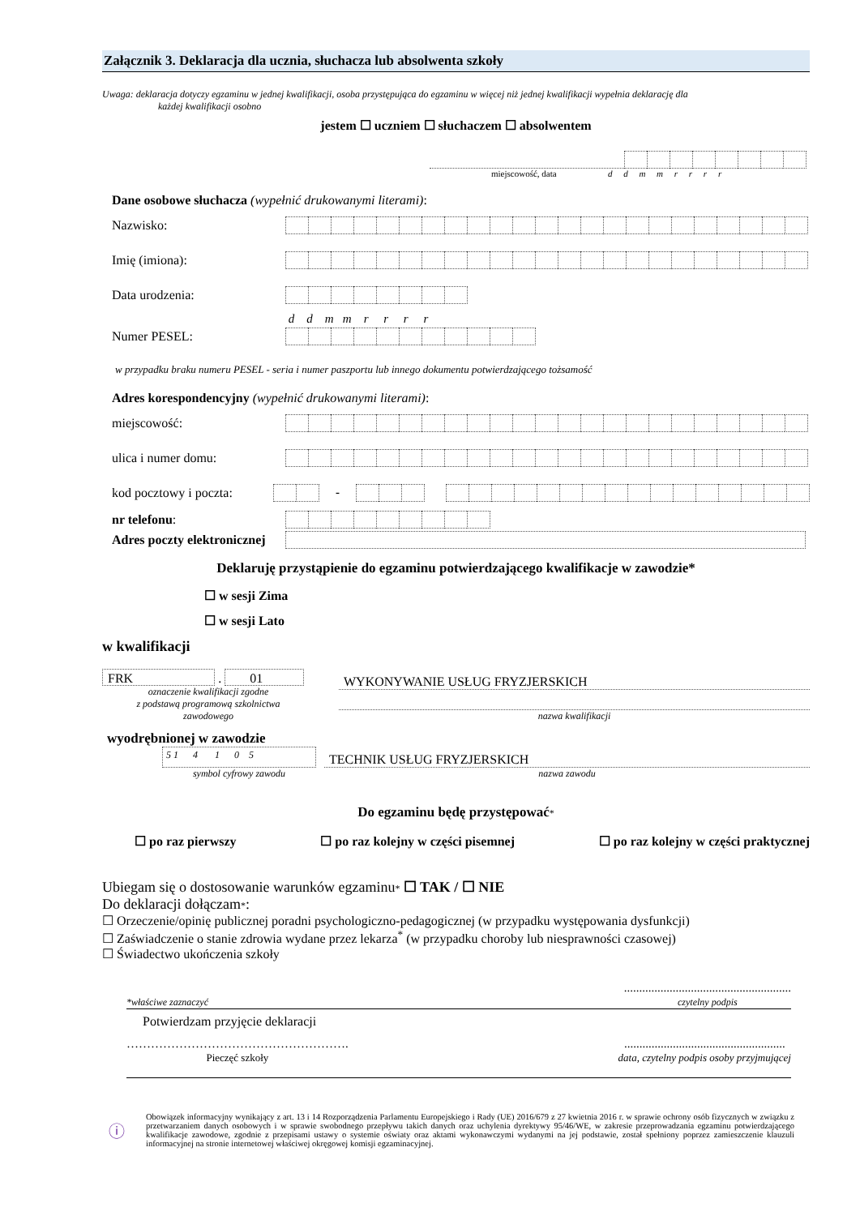Załącznik 3. Deklaracja dla ucznia, słuchacza lub absolwenta szkoły
Uwaga: deklaracja dotyczy egzaminu w jednej kwalifikacji, osoba przystępująca do egzaminu w więcej niż jednej kwalifikacji wypełnia deklarację dla
każdej kwalifikacji osobno
jestem ☐ uczniem ☐ słuchaczem ☐ absolwentem
miejscowość, data d d m m r r r r
Dane osobowe słuchacza (wypełnić drukowanymi literami):
Nazwisko:
Imię (imiona):
Data urodzenia:
d d m m r r r r
Numer PESEL:
w przypadku braku numeru PESEL - seria i numer paszportu lub innego dokumentu potwierdzającego tożsamość
Adres korespondencyjny (wypełnić drukowanymi literami):
miejscowość:
ulica i numer domu:
kod pocztowy i poczta: -
nr telefonu:
Adres poczty elektronicznej
Deklaruję przystąpienie do egzaminu potwierdzającego kwalifikacje w zawodzie*
☐ w sesji Zima
☐ w sesji Lato
w kwalifikacji
FRK . 01
oznaczenie kwalifikacji zgodne
z podstawą programową szkolnictwa
zawodowego
WYKONYWANIE USŁUG FRYZJERSKICH
nazwa kwalifikacji
wyodrębnionej w zawodzie
5 1 4 1 0 5
symbol cyfrowy zawodu
TECHNIK USŁUG FRYZJERSKICH
nazwa zawodu
Do egzaminu będę przystępować*
☐ po raz pierwszy ☐ po raz kolejny w części pisemnej ☐ po raz kolejny w części praktycznej
Ubiegam się o dostosowanie warunków egzaminu* ☐ TAK / ☐ NIE
Do deklaracji dołączam*:
☐ Orzeczenie/opinię publicznej poradni psychologiczno-pedagogicznej (w przypadku występowania dysfunkcji)
☐ Zaświadczenie o stanie zdrowia wydane przez lekarza<sup>*</sup> (w przypadku choroby lub niesprawności czasowej)
☐ Świadectwo ukończenia szkoły
*właściwe zaznaczyć.......................................................
czytelny podpis
Potwierdzam przyjęcie deklaracji
……………………………………………….
Pieczęć szkoły.....................................................
data, czytelny podpis osoby przyjmującej
ⓘ
Obowiązek informacyjny wynikający z art. 13 i 14 Rozporządzenia Parlamentu Europejskiego i Rady (UE) 2016/679 z 27 kwietnia 2016 r. w sprawie ochrony osób fizycznych w związku z przetwarzaniem danych osobowych i w sprawie swobodnego przepływu takich danych oraz uchylenia dyrektywy 95/46/WE, w zakresie przeprowadzania egzaminu potwierdzającego kwalifikacje zawodowe, zgodnie z przepisami ustawy o systemie oświaty oraz aktami wykonawczymi wydanymi na jej podstawie, został spełniony poprzez zamieszczenie klauzuli informacyjnej na stronie internetowej właściwej okręgowej komisji egzaminacyjnej.